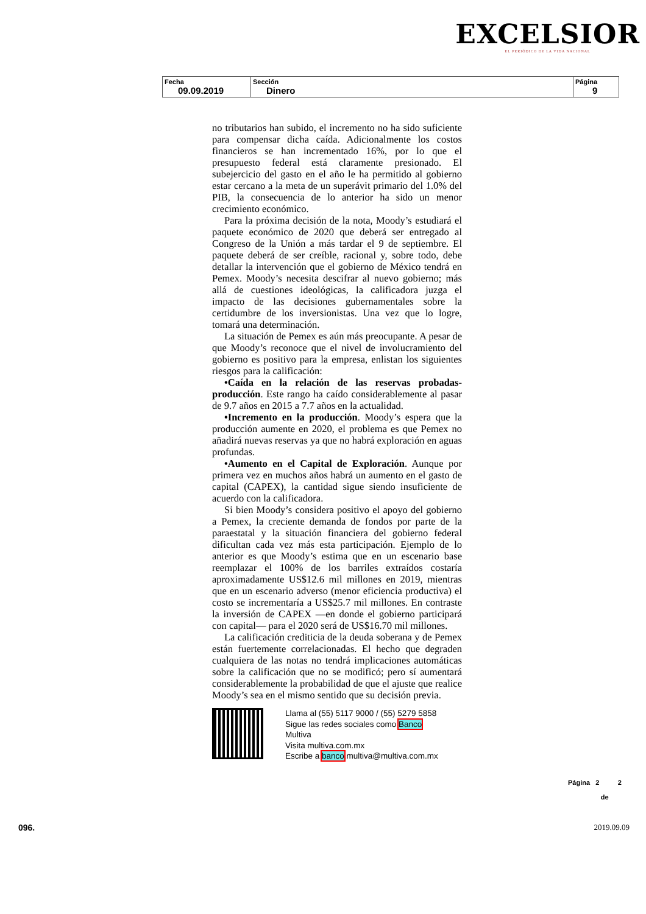EXCELSIOR
EL PERIÓDICO DE LA VIDA NACIONAL
| Fecha 09.09.2019 | Sección Dinero | Página 9 |
no tributarios han subido, el incremento no ha sido suficiente para compensar dicha caída. Adicionalmente los costos financieros se han incrementado 16%, por lo que el presupuesto federal está claramente presionado. El subejercicio del gasto en el año le ha permitido al gobierno estar cercano a la meta de un superávit primario del 1.0% del PIB, la consecuencia de lo anterior ha sido un menor crecimiento económico.
Para la próxima decisión de la nota, Moody’s estudiará el paquete económico de 2020 que deberá ser entregado al Congreso de la Unión a más tardar el 9 de septiembre. El paquete deberá de ser creíble, racional y, sobre todo, debe detallar la intervención que el gobierno de México tendrá en Pemex. Moody’s necesita descifrar al nuevo gobierno; más allá de cuestiones ideológicas, la calificadora juzga el impacto de las decisiones gubernamentales sobre la certidumbre de los inversionistas. Una vez que lo logre, tomará una determinación.
La situación de Pemex es aún más preocupante. A pesar de que Moody’s reconoce que el nivel de involucramiento del gobierno es positivo para la empresa, enlistan los siguientes riesgos para la calificación:
•Caída en la relación de las reservas probadas-producción. Este rango ha caído considerablemente al pasar de 9.7 años en 2015 a 7.7 años en la actualidad.
•Incremento en la producción. Moody’s espera que la producción aumente en 2020, el problema es que Pemex no añadirá nuevas reservas ya que no habrá exploración en aguas profundas.
•Aumento en el Capital de Exploración. Aunque por primera vez en muchos años habrá un aumento en el gasto de capital (CAPEX), la cantidad sigue siendo insuficiente de acuerdo con la calificadora.
Si bien Moody’s considera positivo el apoyo del gobierno a Pemex, la creciente demanda de fondos por parte de la paraestatal y la situación financiera del gobierno federal dificultan cada vez más esta participación. Ejemplo de lo anterior es que Moody’s estima que en un escenario base reemplazar el 100% de los barriles extraídos costaría aproximadamente US$12.6 mil millones en 2019, mientras que en un escenario adverso (menor eficiencia productiva) el costo se incrementaría a US$25.7 mil millones. En contraste la inversión de CAPEX —en donde el gobierno participará con capital— para el 2020 será de US$16.70 mil millones.
La calificación crediticia de la deuda soberana y de Pemex están fuertemente correlacionadas. El hecho que degraden cualquiera de las notas no tendrá implicaciones automáticas sobre la calificación que no se modificó; pero sí aumentará considerablemente la probabilidad de que el ajuste que realice Moody’s sea en el mismo sentido que su decisión previa.
Llama al (55) 5117 9000 / (55) 5279 5858
Sigue las redes sociales como Banco
Multiva
Visita multiva.com.mx
Escribe a banco.multiva@multiva.com.mx
Página 2 2
de
096. 2019.09.09